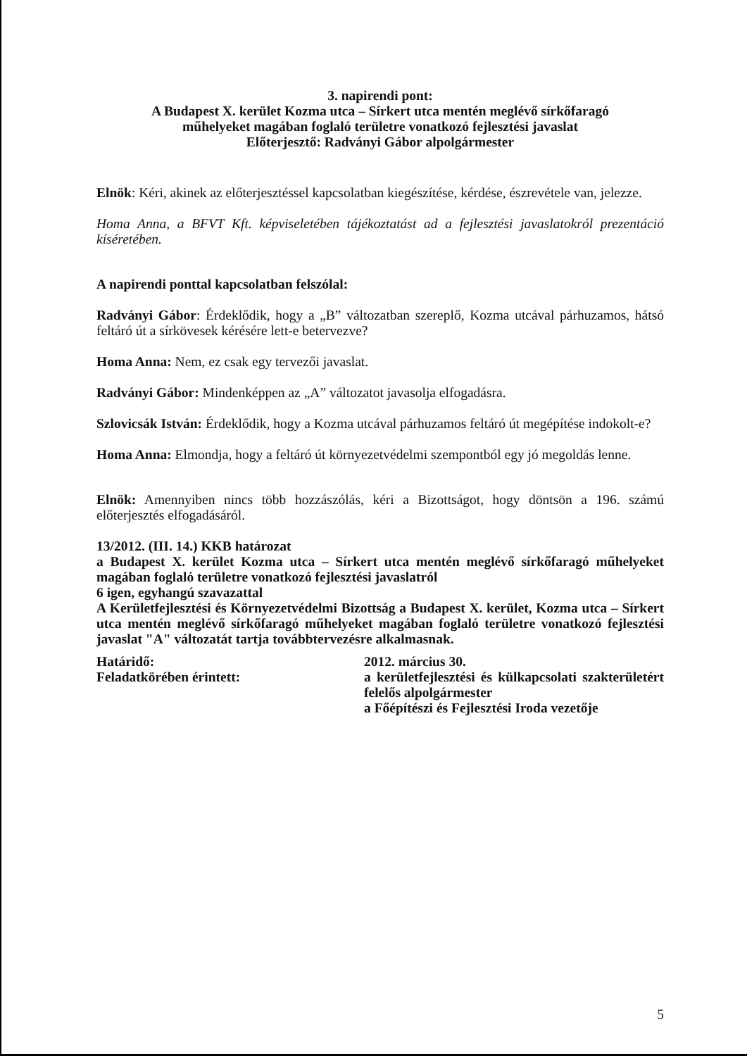3. napirendi pont:
A Budapest X. kerület Kozma utca – Sírkert utca mentén meglévő sírkőfaragó
műhelyeket magában foglaló területre vonatkozó fejlesztési javaslat
Előterjesztő: Radványi Gábor alpolgármester
Elnök: Kéri, akinek az előterjesztéssel kapcsolatban kiegészítése, kérdése, észrevétele van, jelezze.
Homa Anna, a BFVT Kft. képviseletében tájékoztatást ad a fejlesztési javaslatokról prezentáció kíséretében.
A napirendi ponttal kapcsolatban felszólal:
Radványi Gábor: Érdeklődik, hogy a „B” változatban szereplő, Kozma utcával párhuzamos, hátsó feltáró út a sírkövesek kérésére lett-e betervezve?
Homa Anna: Nem, ez csak egy tervezői javaslat.
Radványi Gábor: Mindenképpen az „A” változatot javasolja elfogadásra.
Szlovicsák István: Érdeklődik, hogy a Kozma utcával párhuzamos feltáró út megépítése indokolt-e?
Homa Anna: Elmondja, hogy a feltáró út környezetvédelmi szempontból egy jó megoldás lenne.
Elnök: Amennyiben nincs több hozzászólás, kéri a Bizottságot, hogy döntsön a 196. számú előterjesztés elfogadásáról.
13/2012. (III. 14.) KKB határozat
a Budapest X. kerület Kozma utca – Sírkert utca mentén meglévő sírkőfaragó műhelyeket magában foglaló területre vonatkozó fejlesztési javaslatról
6 igen, egyhangú szavazattal
A Kerületfejlesztési és Környezetvédelmi Bizottság a Budapest X. kerület, Kozma utca – Sírkert utca mentén meglévő sírkőfaragó műhelyeket magában foglaló területre vonatkozó fejlesztési javaslat "A" változatát tartja továbbtervezésre alkalmasnak.
Határidő: 2012. március 30.
Feladatkörében érintett: a kerületfejlesztési és külkapcsolati szakterületért felelős alpolgármester
a Főépítészi és Fejlesztési Iroda vezetője
5